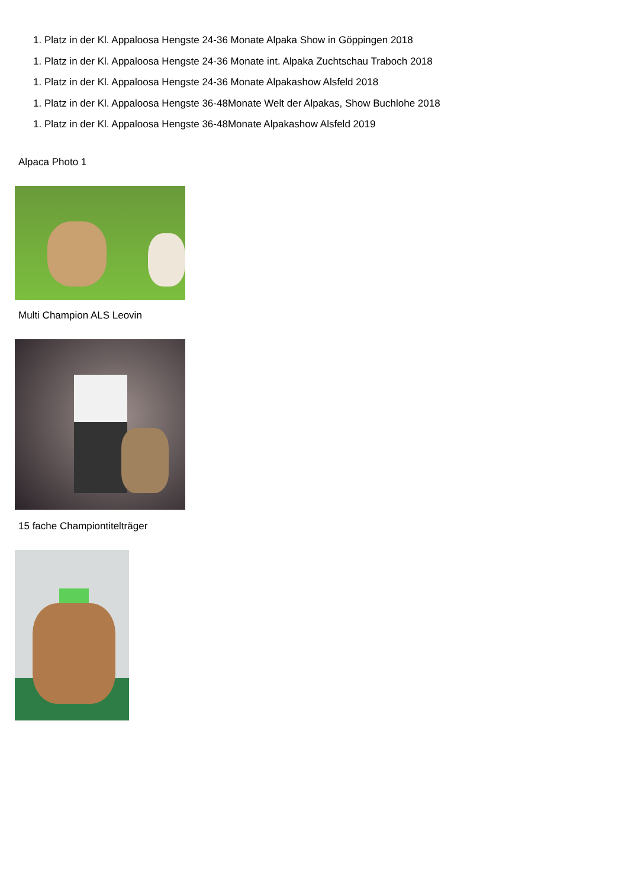1. Platz in der Kl. Appaloosa Hengste 24-36 Monate Alpaka Show in Göppingen 2018
1. Platz in der Kl. Appaloosa Hengste 24-36 Monate int. Alpaka Zuchtschau Traboch 2018
1. Platz in der Kl. Appaloosa Hengste 24-36 Monate Alpakashow Alsfeld 2018
1. Platz in der Kl. Appaloosa Hengste 36-48Monate Welt der Alpakas, Show Buchlohe 2018
1. Platz in der Kl. Appaloosa Hengste 36-48Monate Alpakashow Alsfeld 2019
Alpaca Photo 1
Multi Champion ALS Leovin
15 fache Championtitelträger